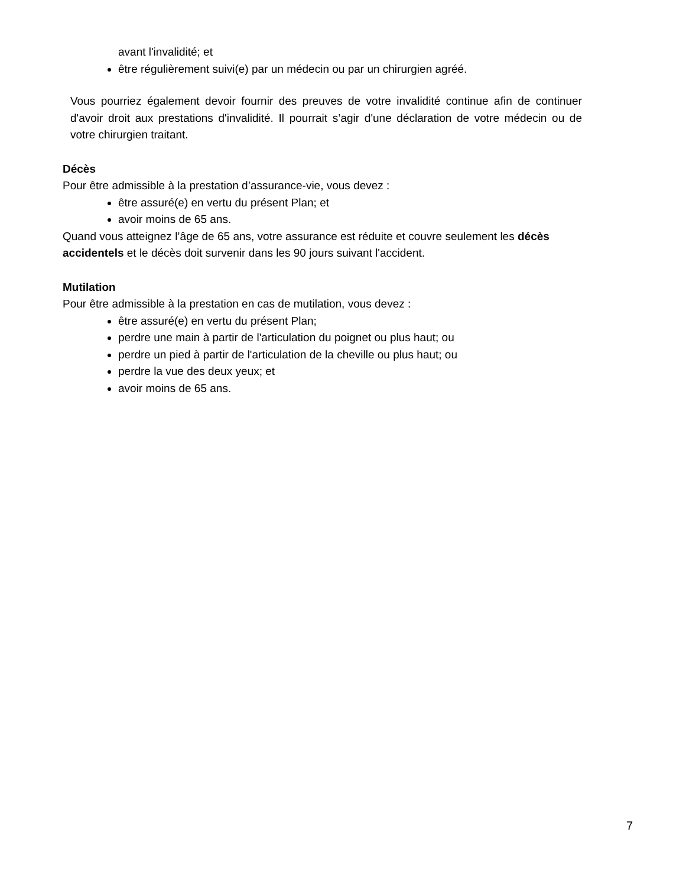avant l'invalidité; et
être régulièrement suivi(e) par un médecin ou par un chirurgien agréé.
Vous pourriez également devoir fournir des preuves de votre invalidité continue afin de continuer d'avoir droit aux prestations d'invalidité. Il pourrait s’agir d'une déclaration de votre médecin ou de votre chirurgien traitant.
Décès
Pour être admissible à la prestation d’assurance-vie, vous devez :
être assuré(e) en vertu du présent Plan; et
avoir moins de 65 ans.
Quand vous atteignez l’âge de 65 ans, votre assurance est réduite et couvre seulement les décès accidentels et le décès doit survenir dans les 90 jours suivant l'accident.
Mutilation
Pour être admissible à la prestation en cas de mutilation, vous devez :
être assuré(e) en vertu du présent Plan;
perdre une main à partir de l'articulation du poignet ou plus haut; ou
perdre un pied à partir de l'articulation de la cheville ou plus haut; ou
perdre la vue des deux yeux; et
avoir moins de 65 ans.
7